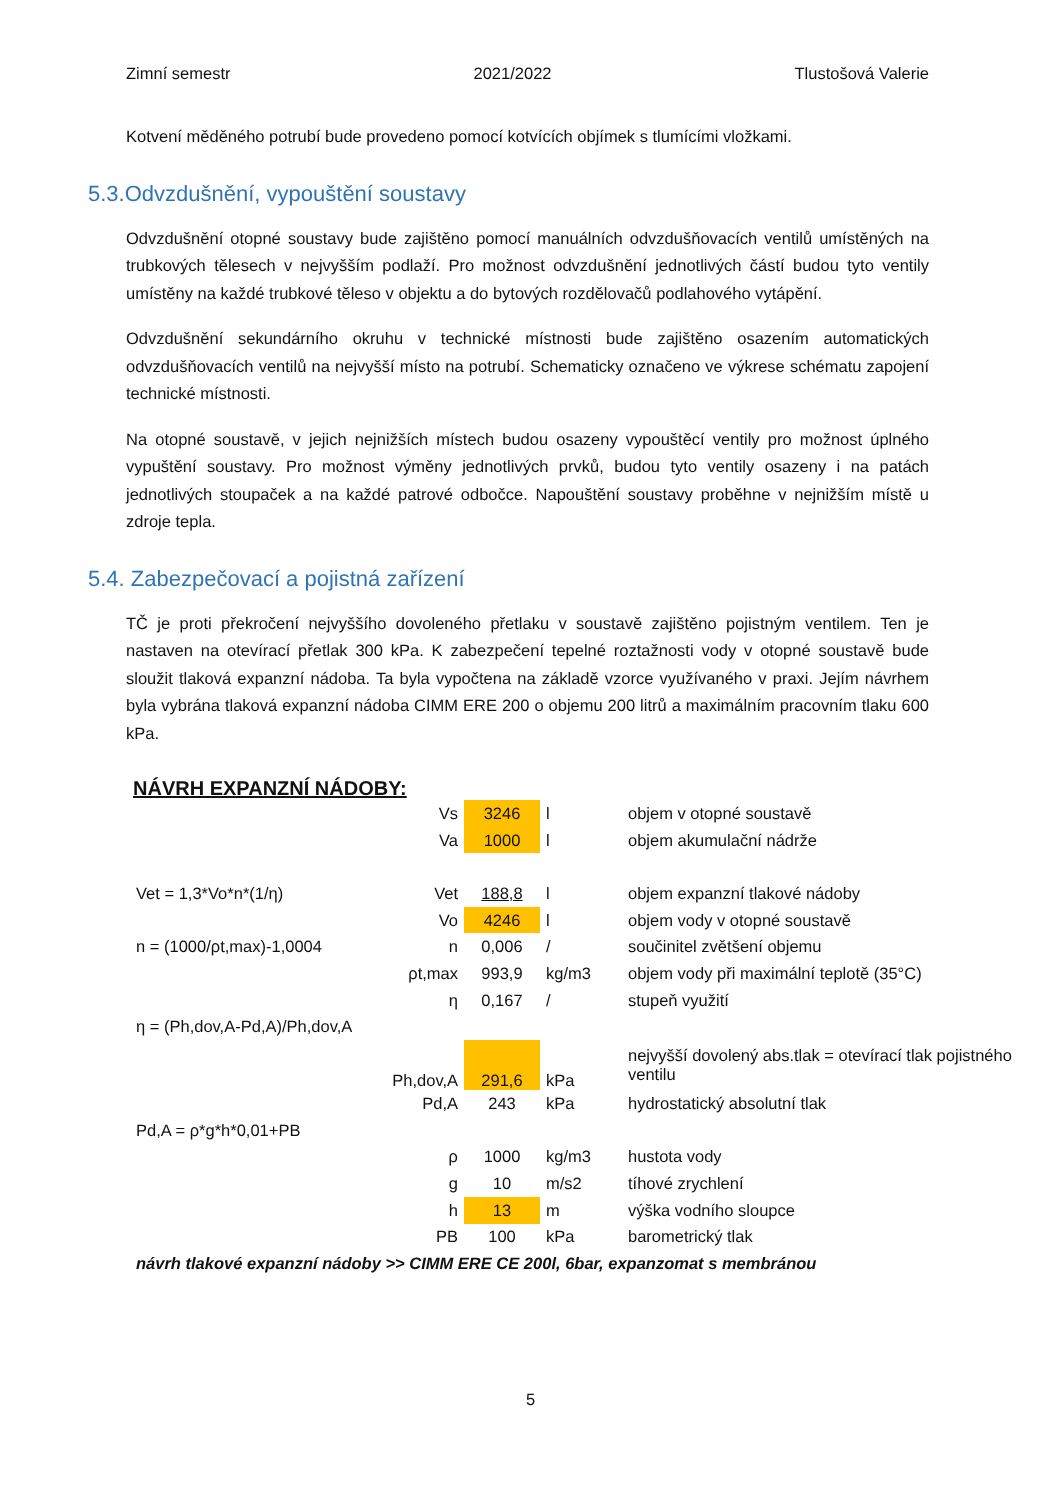Zimní semestr 2021/2022 Tlustošová Valerie
Kotvení měděného potrubí bude provedeno pomocí kotvících objímek s tlumícími vložkami.
5.3.Odvzdušnění, vypouštění soustavy
Odvzdušnění otopné soustavy bude zajištěno pomocí manuálních odvzdušňovacích ventilů umístěných na trubkových tělesech v nejvyšším podlaží. Pro možnost odvzdušnění jednotlivých částí budou tyto ventily umístěny na každé trubkové těleso v objektu a do bytových rozdělovačů podlahového vytápění.
Odvzdušnění sekundárního okruhu v technické místnosti bude zajištěno osazením automatických odvzdušňovacích ventilů na nejvyšší místo na potrubí. Schematicky označeno ve výkrese schématu zapojení technické místnosti.
Na otopné soustavě, v jejich nejnižších místech budou osazeny vypouštěcí ventily pro možnost úplného vypuštění soustavy. Pro možnost výměny jednotlivých prvků, budou tyto ventily osazeny i na patách jednotlivých stoupaček a na každé patrové odbočce. Napouštění soustavy proběhne v nejnižším místě u zdroje tepla.
5.4. Zabezpečovací a pojistná zařízení
TČ je proti překročení nejvyššího dovoleného přetlaku v soustavě zajištěno pojistným ventilem. Ten je nastaven na otevírací přetlak 300 kPa. K zabezpečení tepelné roztažnosti vody v otopné soustavě bude sloužit tlaková expanzní nádoba. Ta byla vypočtena na základě vzorce využívaného v praxi. Jejím návrhem byla vybrána tlaková expanzní nádoba CIMM ERE 200 o objemu 200 litrů a maximálním pracovním tlaku 600 kPa.
NÁVRH EXPANZNÍ NÁDOBY:
| | Vs | 3246 | l | objem v otopné soustavě |
| | Va | 1000 | l | objem akumulační nádrže |
| Vet = 1,3*Vo*n*(1/η) | Vet | 188,8 | l | objem expanzní tlakové nádoby |
| | Vo | 4246 | l | objem vody v otopné soustavě |
| n = (1000/ρt,max)-1,0004 | n | 0,006 | / | součinitel zvětšení objemu |
| | ρt,max | 993,9 | kg/m3 | objem vody při maximální teplotě (35°C) |
| | η | 0,167 | / | stupeň využití |
| η = (Ph,dov,A-Pd,A)/Ph,dov,A | | | | |
| | Ph,dov,A | 291,6 | kPa | nejvyšší dovolený abs.tlak = otevírací tlak pojistného ventilu |
| | Pd,A | 243 | kPa | hydrostatický absolutní tlak |
| Pd,A = ρ*g*h*0,01+PB | | | | |
| | ρ | 1000 | kg/m3 | hustota vody |
| | g | 10 | m/s2 | tíhové zrychlení |
| | h | 13 | m | výška vodního sloupce |
| | PB | 100 | kPa | barometrický tlak |
| návrh tlakové expanzní nádoby >> CIMM ERE CE 200l, 6bar, expanzomat s membránou | | | | |
5